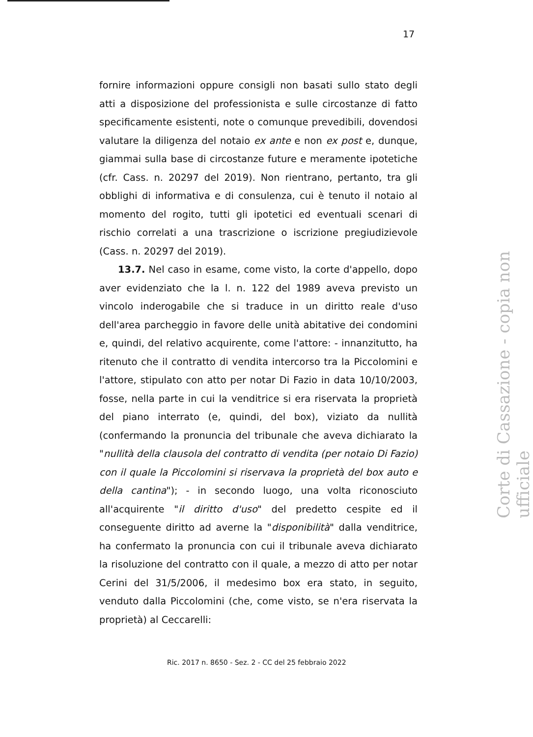17
fornire informazioni oppure consigli non basati sullo stato degli atti a disposizione del professionista e sulle circostanze di fatto specificamente esistenti, note o comunque prevedibili, dovendosi valutare la diligenza del notaio ex ante e non ex post e, dunque, giammai sulla base di circostanze future e meramente ipotetiche (cfr. Cass. n. 20297 del 2019). Non rientrano, pertanto, tra gli obblighi di informativa e di consulenza, cui è tenuto il notaio al momento del rogito, tutti gli ipotetici ed eventuali scenari di rischio correlati a una trascrizione o iscrizione pregiudizievole (Cass. n. 20297 del 2019).
13.7. Nel caso in esame, come visto, la corte d'appello, dopo aver evidenziato che la l. n. 122 del 1989 aveva previsto un vincolo inderogabile che si traduce in un diritto reale d'uso dell'area parcheggio in favore delle unità abitative dei condomini e, quindi, del relativo acquirente, come l'attore: - innanzitutto, ha ritenuto che il contratto di vendita intercorso tra la Piccolomini e l'attore, stipulato con atto per notar Di Fazio in data 10/10/2003, fosse, nella parte in cui la venditrice si era riservata la proprietà del piano interrato (e, quindi, del box), viziato da nullità (confermando la pronuncia del tribunale che aveva dichiarato la "nullità della clausola del contratto di vendita (per notaio Di Fazio) con il quale la Piccolomini si riservava la proprietà del box auto e della cantina"); - in secondo luogo, una volta riconosciuto all'acquirente "il diritto d'uso" del predetto cespite ed il conseguente diritto ad averne la "disponibilità" dalla venditrice, ha confermato la pronuncia con cui il tribunale aveva dichiarato la risoluzione del contratto con il quale, a mezzo di atto per notar Cerini del 31/5/2006, il medesimo box era stato, in seguito, venduto dalla Piccolomini (che, come visto, se n'era riservata la proprietà) al Ceccarelli:
Ric. 2017 n. 8650 - Sez. 2 - CC del 25 febbraio 2022
Corte di Cassazione - copia non ufficiale